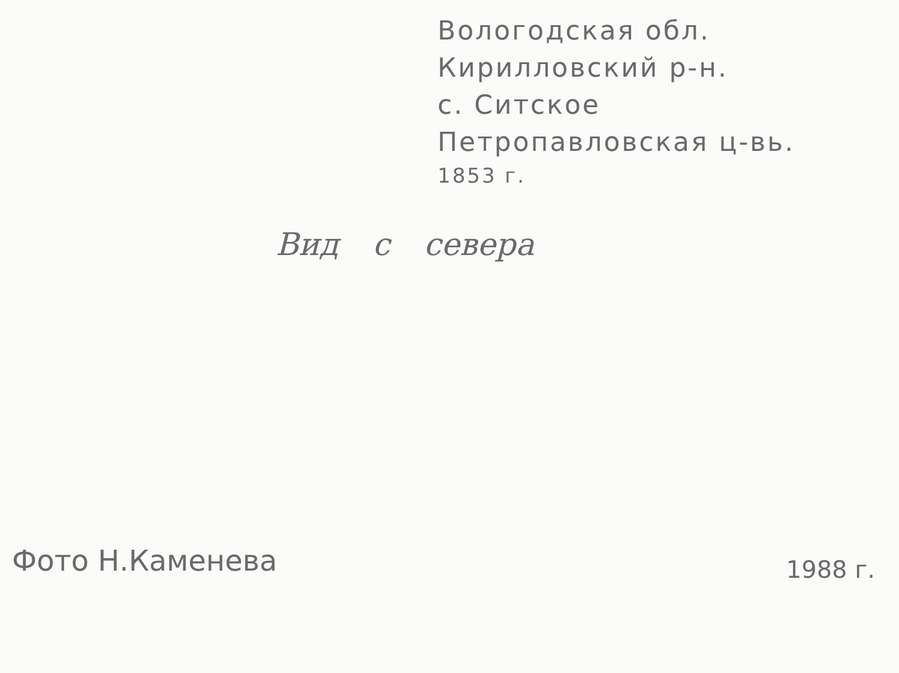Вологодская обл.
Кирилловский р-н.
с. Ситское
Петропавловская ц-вь.
1853 г.
Вид с севера
Фото Н.Каменева
1988 г.